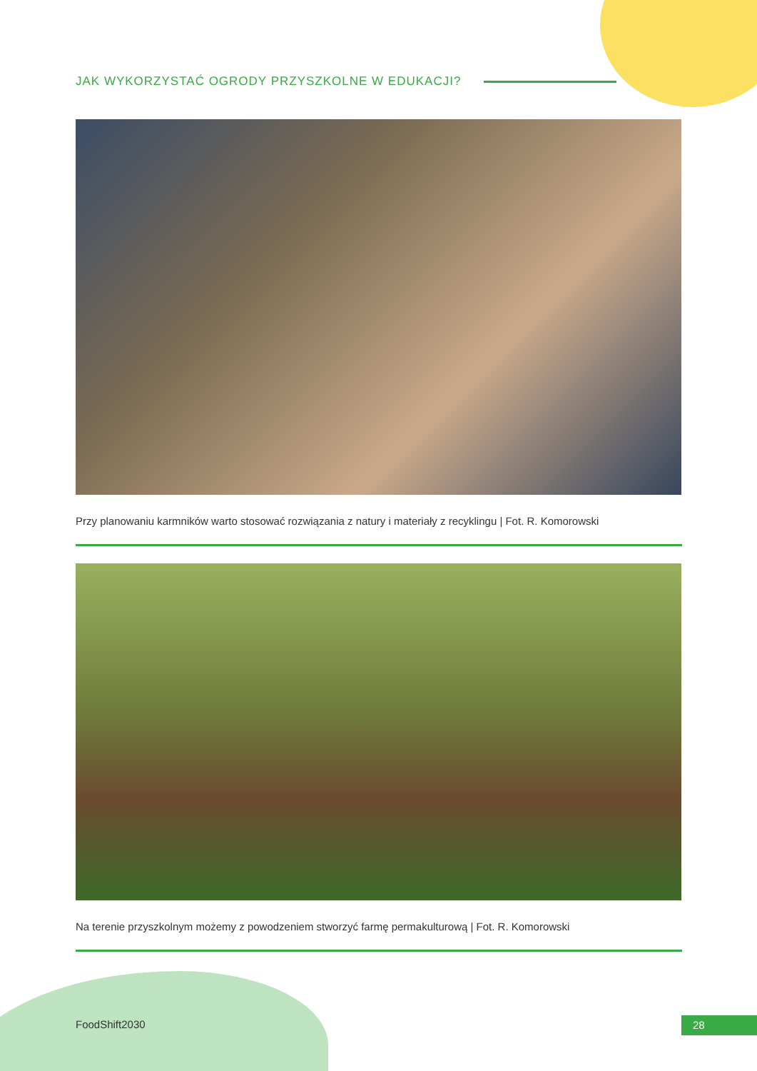JAK WYKORZYSTAĆ OGRODY PRZYSZKOLNE W EDUKACJI?
Przy planowaniu karmników warto stosować rozwiązania z natury i materiały z recyklingu | Fot. R. Komorowski
Na terenie przyszkolnym możemy z powodzeniem stworzyć farmę permakulturową | Fot. R. Komorowski
FoodShift2030 28